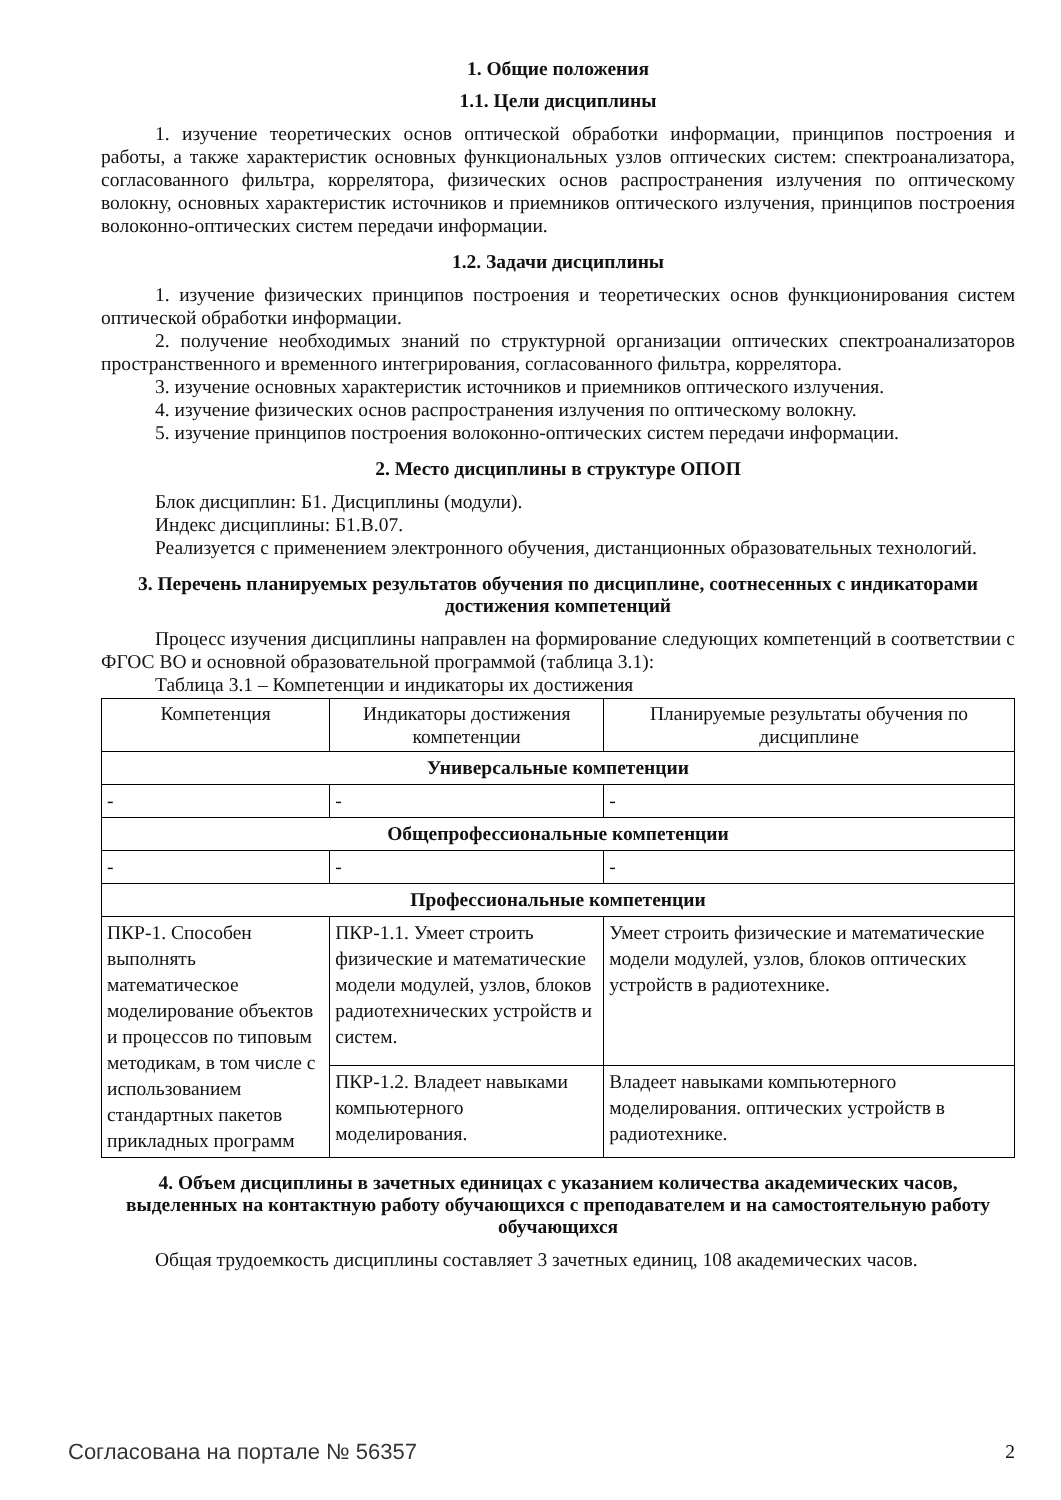1. Общие положения
1.1. Цели дисциплины
1. изучение теоретических основ оптической обработки информации, принципов построения и работы, а также характеристик основных функциональных узлов оптических систем: спектроанализатора, согласованного фильтра, коррелятора, физических основ распространения излучения по оптическому волокну, основных характеристик источников и приемников оптического излучения, принципов построения волоконно-оптических систем передачи информации.
1.2. Задачи дисциплины
1. изучение физических принципов построения и теоретических основ функционирования систем оптической обработки информации.
2. получение необходимых знаний по структурной организации оптических спектроанализаторов пространственного и временного интегрирования, согласованного фильтра, коррелятора.
3. изучение основных характеристик источников и приемников оптического излучения.
4. изучение физических основ распространения излучения по оптическому волокну.
5. изучение принципов построения волоконно-оптических систем передачи информации.
2. Место дисциплины в структуре ОПОП
Блок дисциплин: Б1. Дисциплины (модули).
Индекс дисциплины: Б1.В.07.
Реализуется с применением электронного обучения, дистанционных образовательных технологий.
3. Перечень планируемых результатов обучения по дисциплине, соотнесенных с индикаторами достижения компетенций
Процесс изучения дисциплины направлен на формирование следующих компетенций в соответствии с ФГОС ВО и основной образовательной программой (таблица 3.1):
Таблица 3.1 – Компетенции и индикаторы их достижения
| Компетенция | Индикаторы достижения компетенции | Планируемые результаты обучения по дисциплине |
| --- | --- | --- |
| Универсальные компетенции | | |
| - | - | - |
| Общепрофессиональные компетенции | | |
| - | - | - |
| Профессиональные компетенции | | |
| ПКР-1. Способен выполнять математическое моделирование объектов и процессов по типовым методикам, в том числе с использованием стандартных пакетов прикладных программ | ПКР-1.1. Умеет строить физические и математические модели модулей, узлов, блоков радиотехнических устройств и систем. | Умеет строить физические и математические модели модулей, узлов, блоков оптических устройств в радиотехнике. |
| | ПКР-1.2. Владеет навыками компьютерного моделирования. | Владеет навыками компьютерного моделирования. оптических устройств в радиотехнике. |
4. Объем дисциплины в зачетных единицах с указанием количества академических часов, выделенных на контактную работу обучающихся с преподавателем и на самостоятельную работу обучающихся
Общая трудоемкость дисциплины составляет 3 зачетных единиц, 108 академических часов.
Согласована на портале № 56357 2